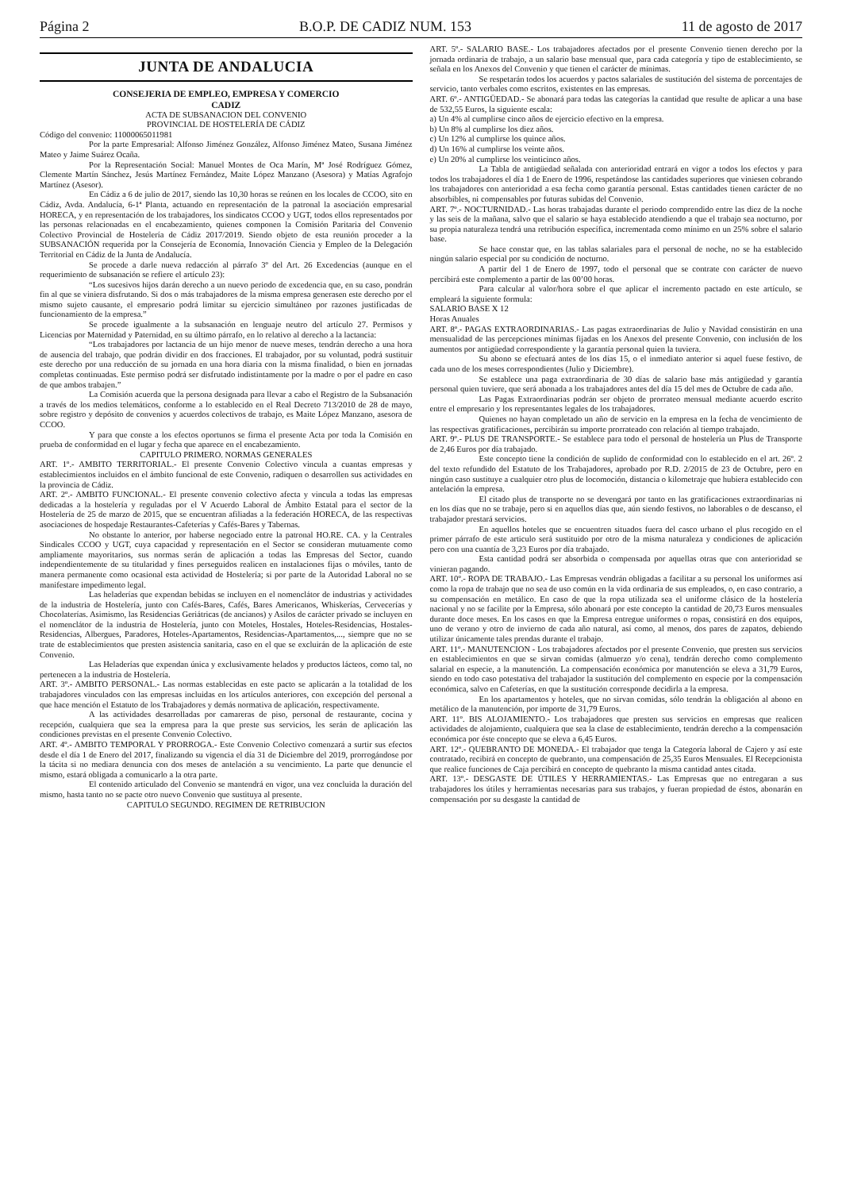Página 2 B.O.P. DE CADIZ NUM. 153 11 de agosto de 2017
JUNTA DE ANDALUCIA
CONSEJERIA DE EMPLEO, EMPRESA Y COMERCIO
CADIZ
ACTA DE SUBSANACION DEL CONVENIO
PROVINCIAL DE HOSTELERÍA DE CÁDIZ
Código del convenio: 11000065011981
Por la parte Empresarial: Alfonso Jiménez González, Alfonso Jiménez Mateo, Susana Jiménez Mateo y Jaime Suárez Ocaña.
Por la Representación Social: Manuel Montes de Oca Marín, Mª José Rodríguez Gómez, Clemente Martín Sánchez, Jesús Martínez Fernández, Maite López Manzano (Asesora) y Matías Agrafojo Martínez (Asesor).
En Cádiz a 6 de julio de 2017, siendo las 10,30 horas se reúnen en los locales de CCOO, sito en Cádiz, Avda. Andalucía, 6-1ª Planta, actuando en representación de la patronal la asociación empresarial HORECA, y en representación de los trabajadores, los sindicatos CCOO y UGT, todos ellos representados por las personas relacionadas en el encabezamiento, quienes componen la Comisión Paritaria del Convenio Colectivo Provincial de Hostelería de Cádiz 2017/2019. Siendo objeto de esta reunión proceder a la SUBSANACIÓN requerida por la Consejería de Economía, Innovación Ciencia y Empleo de la Delegación Territorial en Cádiz de la Junta de Andalucía.
Se procede a darle nueva redacción al párrafo 3º del Art. 26 Excedencias (aunque en el requerimiento de subsanación se refiere el artículo 23):
“Los sucesivos hijos darán derecho a un nuevo periodo de excedencia que, en su caso, pondrán fin al que se viniera disfrutando. Si dos o más trabajadores de la misma empresa generasen este derecho por el mismo sujeto causante, el empresario podrá limitar su ejercicio simultáneo por razones justificadas de funcionamiento de la empresa.”
Se procede igualmente a la subsanación en lenguaje neutro del artículo 27. Permisos y Licencias por Maternidad y Paternidad, en su último párrafo, en lo relativo al derecho a la lactancia:
“Los trabajadores por lactancia de un hijo menor de nueve meses, tendrán derecho a una hora de ausencia del trabajo, que podrán dividir en dos fracciones. El trabajador, por su voluntad, podrá sustituir este derecho por una reducción de su jornada en una hora diaria con la misma finalidad, o bien en jornadas completas continuadas. Este permiso podrá ser disfrutado indistintamente por la madre o por el padre en caso de que ambos trabajen.”
La Comisión acuerda que la persona designada para llevar a cabo el Registro de la Subsanación a través de los medios telemáticos, conforme a lo establecido en el Real Decreto 713/2010 de 28 de mayo, sobre registro y depósito de convenios y acuerdos colectivos de trabajo, es Maite López Manzano, asesora de CCOO.
Y para que conste a los efectos oportunos se firma el presente Acta por toda la Comisión en prueba de conformidad en el lugar y fecha que aparece en el encabezamiento.
CAPITULO PRIMERO. NORMAS GENERALES
ART. 1º.- AMBITO TERRITORIAL.- El presente Convenio Colectivo vincula a cuantas empresas y establecimientos incluidos en el ámbito funcional de este Convenio, radiquen o desarrollen sus actividades en la provincia de Cádiz.
ART. 2º.- AMBITO FUNCIONAL.- El presente convenio colectivo afecta y vincula a todas las empresas dedicadas a la hostelería y reguladas por el V Acuerdo Laboral de Ámbito Estatal para el sector de la Hostelería de 25 de marzo de 2015, que se encuentran afiliadas a la federación HORECA, de las respectivas asociaciones de hospedaje Restaurantes-Cafeterías y Cafés-Bares y Tabernas.
No obstante lo anterior, por haberse negociado entre la patronal HO.RE. CA. y la Centrales Sindicales CCOO y UGT, cuya capacidad y representación en el Sector se consideran mutuamente como ampliamente mayoritarios, sus normas serán de aplicación a todas las Empresas del Sector, cuando independientemente de su titularidad y fines perseguidos realicen en instalaciones fijas o móviles, tanto de manera permanente como ocasional esta actividad de Hostelería; si por parte de la Autoridad Laboral no se manifestare impedimento legal.
Las heladerías que expendan bebidas se incluyen en el nomenclátor de industrias y actividades de la industria de Hostelería, junto con Cafés-Bares, Cafés, Bares Americanos, Whiskerías, Cervecerías y Chocolaterías. Asimismo, las Residencias Geriátricas (de ancianos) y Asilos de carácter privado se incluyen en el nomenclátor de la industria de Hostelería, junto con Moteles, Hostales, Hoteles-Residencias, Hostales-Residencias, Albergues, Paradores, Hoteles-Apartamentos, Residencias-Apartamentos,..., siempre que no se trate de establecimientos que presten asistencia sanitaria, caso en el que se excluirán de la aplicación de este Convenio.
Las Heladerías que expendan única y exclusivamente helados y productos lácteos, como tal, no pertenecen a la industria de Hostelería.
ART. 3º.- AMBITO PERSONAL.- Las normas establecidas en este pacto se aplicarán a la totalidad de los trabajadores vinculados con las empresas incluidas en los artículos anteriores, con excepción del personal a que hace mención el Estatuto de los Trabajadores y demás normativa de aplicación, respectivamente.
A las actividades desarrolladas por camareras de piso, personal de restaurante, cocina y recepción, cualquiera que sea la empresa para la que preste sus servicios, les serán de aplicación las condiciones previstas en el presente Convenio Colectivo.
ART. 4º.- AMBITO TEMPORAL Y PRORROGA.- Este Convenio Colectivo comenzará a surtir sus efectos desde el día 1 de Enero del 2017, finalizando su vigencia el día 31 de Diciembre del 2019, prorrogándose por la tácita si no mediara denuncia con dos meses de antelación a su vencimiento. La parte que denuncie el mismo, estará obligada a comunicarlo a la otra parte.
El contenido articulado del Convenio se mantendrá en vigor, una vez concluida la duración del mismo, hasta tanto no se pacte otro nuevo Convenio que sustituya al presente.
CAPITULO SEGUNDO. REGIMEN DE RETRIBUCION
ART. 5º.- SALARIO BASE.- Los trabajadores afectados por el presente Convenio tienen derecho por la jornada ordinaria de trabajo, a un salario base mensual que, para cada categoría y tipo de establecimiento, se señala en los Anexos del Convenio y que tienen el carácter de mínimas.
Se respetarán todos los acuerdos y pactos salariales de sustitución del sistema de porcentajes de servicio, tanto verbales como escritos, existentes en las empresas.
ART. 6º.- ANTIGÜEDAD.- Se abonará para todas las categorías la cantidad que resulte de aplicar a una base de 532,55 Euros, la siguiente escala:
a) Un 4% al cumplirse cinco años de ejercicio efectivo en la empresa.
b) Un 8% al cumplirse los diez años.
c) Un 12% al cumplirse los quince años.
d) Un 16% al cumplirse los veinte años.
e) Un 20% al cumplirse los veinticinco años.
La Tabla de antigüedad señalada con anterioridad entrará en vigor a todos los efectos y para todos los trabajadores el día 1 de Enero de 1996, respetándose las cantidades superiores que viniesen cobrando los trabajadores con anterioridad a esa fecha como garantía personal. Estas cantidades tienen carácter de no absorbibles, ni compensables por futuras subidas del Convenio.
ART. 7º.- NOCTURNIDAD.- Las horas trabajadas durante el periodo comprendido entre las diez de la noche y las seis de la mañana, salvo que el salario se haya establecido atendiendo a que el trabajo sea nocturno, por su propia naturaleza tendrá una retribución específica, incrementada como mínimo en un 25% sobre el salario base.
Se hace constar que, en las tablas salariales para el personal de noche, no se ha establecido ningún salario especial por su condición de nocturno.
A partir del 1 de Enero de 1997, todo el personal que se contrate con carácter de nuevo percibirá este complemento a partir de las 00’00 horas.
Para calcular al valor/hora sobre el que aplicar el incremento pactado en este artículo, se empleará la siguiente formula:
SALARIO BASE X 12
Horas Anuales
ART. 8º.- PAGAS EXTRAORDINARIAS.- Las pagas extraordinarias de Julio y Navidad consistirán en una mensualidad de las percepciones mínimas fijadas en los Anexos del presente Convenio, con inclusión de los aumentos por antigüedad correspondiente y la garantía personal quien la tuviera.
Su abono se efectuará antes de los días 15, o el inmediato anterior si aquel fuese festivo, de cada uno de los meses correspondientes (Julio y Diciembre).
Se establece una paga extraordinaria de 30 días de salario base más antigüedad y garantía personal quien tuviere, que será abonada a los trabajadores antes del día 15 del mes de Octubre de cada año.
Las Pagas Extraordinarias podrán ser objeto de prorrateo mensual mediante acuerdo escrito entre el empresario y los representantes legales de los trabajadores.
Quienes no hayan completado un año de servicio en la empresa en la fecha de vencimiento de las respectivas gratificaciones, percibirán su importe prorrateado con relación al tiempo trabajado.
ART. 9º.- PLUS DE TRANSPORTE.- Se establece para todo el personal de hostelería un Plus de Transporte de 2,46 Euros por día trabajado.
Este concepto tiene la condición de suplido de conformidad con lo establecido en el art. 26º. 2 del texto refundido del Estatuto de los Trabajadores, aprobado por R.D. 2/2015 de 23 de Octubre, pero en ningún caso sustituye a cualquier otro plus de locomoción, distancia o kilometraje que hubiera establecido con antelación la empresa.
El citado plus de transporte no se devengará por tanto en las gratificaciones extraordinarias ni en los días que no se trabaje, pero si en aquellos días que, aún siendo festivos, no laborables o de descanso, el trabajador prestará servicios.
En aquellos hoteles que se encuentren situados fuera del casco urbano el plus recogido en el primer párrafo de este articulo será sustituido por otro de la misma naturaleza y condiciones de aplicación pero con una cuantía de 3,23 Euros por día trabajado.
Esta cantidad podrá ser absorbida o compensada por aquellas otras que con anterioridad se vinieran pagando.
ART. 10º.- ROPA DE TRABAJO.- Las Empresas vendrán obligadas a facilitar a su personal los uniformes así como la ropa de trabajo que no sea de uso común en la vida ordinaria de sus empleados, o, en caso contrario, a su compensación en metálico. En caso de que la ropa utilizada sea el uniforme clásico de la hostelería nacional y no se facilite por la Empresa, sólo abonará por este concepto la cantidad de 20,73 Euros mensuales durante doce meses. En los casos en que la Empresa entregue uniformes o ropas, consistirá en dos equipos, uno de verano y otro de invierno de cada año natural, así como, al menos, dos pares de zapatos, debiendo utilizar únicamente tales prendas durante el trabajo.
ART. 11º.- MANUTENCION - Los trabajadores afectados por el presente Convenio, que presten sus servicios en establecimientos en que se sirvan comidas (almuerzo y/o cena), tendrán derecho como complemento salarial en especie, a la manutención. La compensación económica por manutención se eleva a 31,79 Euros, siendo en todo caso potestativa del trabajador la sustitución del complemento en especie por la compensación económica, salvo en Cafeterías, en que la sustitución corresponde decidirla a la empresa.
En los apartamentos y hoteles, que no sirvan comidas, sólo tendrán la obligación al abono en metálico de la manutención, por importe de 31,79 Euros.
ART. 11º. BIS ALOJAMIENTO.- Los trabajadores que presten sus servicios en empresas que realicen actividades de alojamiento, cualquiera que sea la clase de establecimiento, tendrán derecho a la compensación económica por éste concepto que se eleva a 6,45 Euros.
ART. 12º.- QUEBRANTO DE MONEDA.- El trabajador que tenga la Categoría laboral de Cajero y así este contratado, recibirá en concepto de quebranto, una compensación de 25,35 Euros Mensuales. El Recepcionista que realice funciones de Caja percibirá en concepto de quebranto la misma cantidad antes citada.
ART. 13º.- DESGASTE DE ÚTILES Y HERRAMIENTAS.- Las Empresas que no entregaran a sus trabajadores los útiles y herramientas necesarias para sus trabajos, y fueran propiedad de éstos, abonarán en compensación por su desgaste la cantidad de